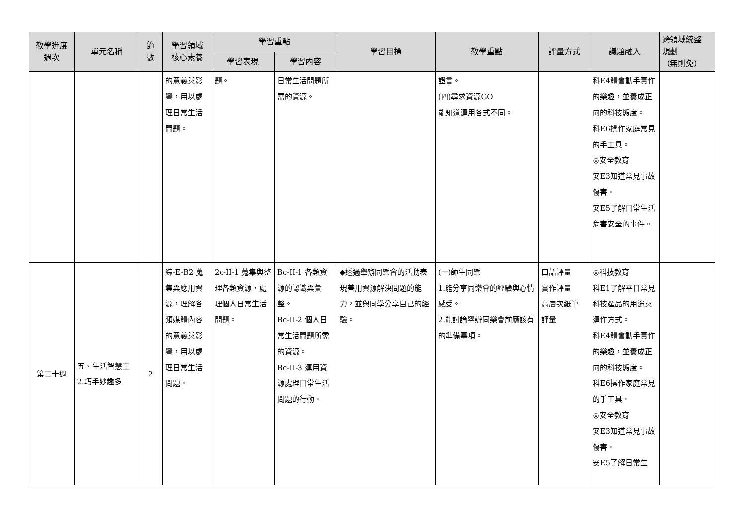| 教學進度 週次 | 單元名稱 | 節 數 | 學習領域 核心素養 | 學習重點 | | 學習目標 | 教學重點 | 評量方式 | 議題融入 | 跨領域統整 規劃 （無則免） |
| --- | --- | --- | --- | --- | --- | --- | --- | --- | --- | --- |
| | | | | 學習表現 | 學習內容 | | | | | |
| | | | 的意義與影響，用以處理日常生活問題。 | 題。 | 日常生活問題所需的資源。 | | 證書。 (四)尋求資源GO 能知道運用各式不同。 | | 科E4體會動手實作的樂趣，並養成正向的科技態度。 科E6操作家庭常見的手工具。 ◎安全教育 安E3知道常見事故傷害。 安E5了解日常生活危害安全的事件。 | |
| 第二十週 | 五、生活智慧王 2.巧手妙趣多 | 2 | 綜-E-B2 蒐集與應用資源，理解各類媒體內容的意義與影響，用以處理日常生活問題。 | 2c-II-1 蒐集與整理各類資源，處理個人日常生活問題。 | Bc-II-1 各類資源的認識與彙整。 Bc-II-2 個人日常生活問題所需的資源。 Bc-II-3 運用資源處理日常生活問題的行動。 | ◆透過舉辦同樂會的活動表現善用資源解決問題的能力，並與同學分享自己的經驗。 | (一)師生同樂 1.能分享同樂會的經驗與心情感受。 2.能討論舉辦同樂會前應該有的準備事項。 | 口語評量 實作評量 高層次紙筆 評量 | ◎科技教育 科E1了解平日常見科技產品的用途與運作方式。 科E4體會動手實作的樂趣，並養成正向的科技態度。 科E6操作家庭常見的手工具。 ◎安全教育 安E3知道常見事故傷害。 安E5了解日常生 | |